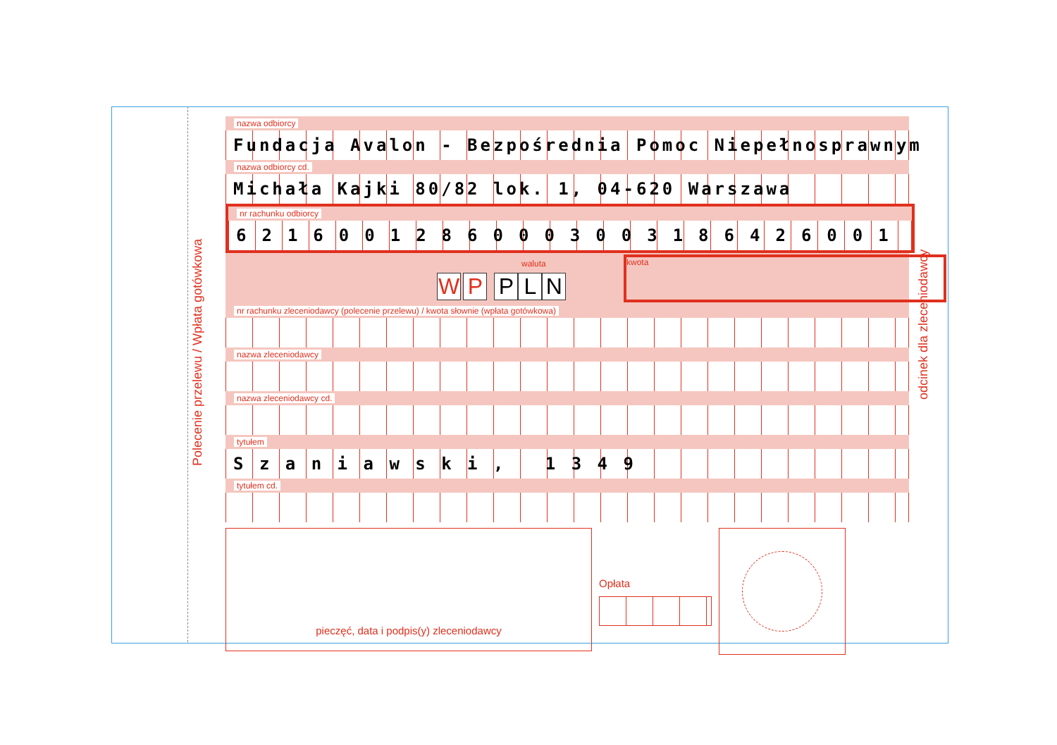Polecenie przelewu / Wpłata gotówkowa
odcinek dla zleceniodawcy
nazwa odbiorcy
Fundacja Avalon - Bezpośrednia Pomoc Niepełnosprawnym
nazwa odbiorcy cd.
Michała Kajki 80/82 lok. 1, 04-620 Warszawa
nr rachunku odbiorcy
62160012860003003186426001
waluta
W P PLN
kwota
nr rachunku zleceniodawcy (polecenie przelewu) / kwota słownie (wpłata gotówkowa)
nazwa zleceniodawcy
nazwa zleceniodawcy cd.
tytułem
S z a n i a w s k i , 1 3 4 9
tytułem cd.
pieczęć, data i podpis(y) zleceniodawcy
Opłata